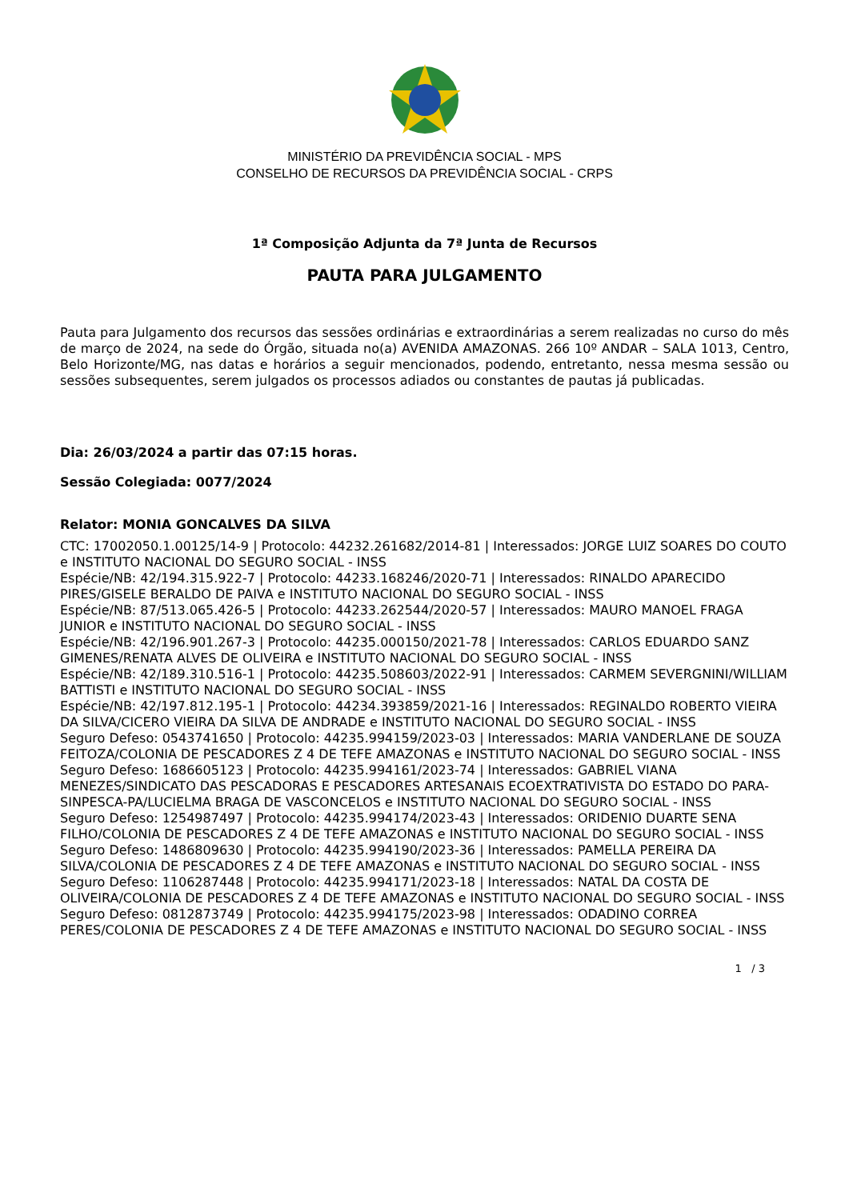MINISTÉRIO DA PREVIDÊNCIA SOCIAL - MPS
CONSELHO DE RECURSOS DA PREVIDÊNCIA SOCIAL - CRPS
1ª Composição Adjunta da 7ª Junta de Recursos
PAUTA PARA JULGAMENTO
Pauta para Julgamento dos recursos das sessões ordinárias e extraordinárias a serem realizadas no curso do mês de março de 2024, na sede do Órgão, situada no(a) AVENIDA AMAZONAS. 266 10º ANDAR – SALA 1013, Centro, Belo Horizonte/MG, nas datas e horários a seguir mencionados, podendo, entretanto, nessa mesma sessão ou sessões subsequentes, serem julgados os processos adiados ou constantes de pautas já publicadas.
Dia: 26/03/2024 a partir das 07:15 horas.
Sessão Colegiada: 0077/2024
Relator: MONIA GONCALVES DA SILVA
CTC: 17002050.1.00125/14-9 | Protocolo: 44232.261682/2014-81 | Interessados: JORGE LUIZ SOARES DO COUTO e INSTITUTO NACIONAL DO SEGURO SOCIAL - INSS
Espécie/NB: 42/194.315.922-7 | Protocolo: 44233.168246/2020-71 | Interessados: RINALDO APARECIDO PIRES/GISELE BERALDO DE PAIVA e INSTITUTO NACIONAL DO SEGURO SOCIAL - INSS
Espécie/NB: 87/513.065.426-5 | Protocolo: 44233.262544/2020-57 | Interessados: MAURO MANOEL FRAGA JUNIOR e INSTITUTO NACIONAL DO SEGURO SOCIAL - INSS
Espécie/NB: 42/196.901.267-3 | Protocolo: 44235.000150/2021-78 | Interessados: CARLOS EDUARDO SANZ GIMENES/RENATA ALVES DE OLIVEIRA e INSTITUTO NACIONAL DO SEGURO SOCIAL - INSS
Espécie/NB: 42/189.310.516-1 | Protocolo: 44235.508603/2022-91 | Interessados: CARMEM SEVERGNINI/WILLIAM BATTISTI e INSTITUTO NACIONAL DO SEGURO SOCIAL - INSS
Espécie/NB: 42/197.812.195-1 | Protocolo: 44234.393859/2021-16 | Interessados: REGINALDO ROBERTO VIEIRA DA SILVA/CICERO VIEIRA DA SILVA DE ANDRADE e INSTITUTO NACIONAL DO SEGURO SOCIAL - INSS
Seguro Defeso: 0543741650 | Protocolo: 44235.994159/2023-03 | Interessados: MARIA VANDERLANE DE SOUZA FEITOZA/COLONIA DE PESCADORES Z 4 DE TEFE AMAZONAS e INSTITUTO NACIONAL DO SEGURO SOCIAL - INSS
Seguro Defeso: 1686605123 | Protocolo: 44235.994161/2023-74 | Interessados: GABRIEL VIANA MENEZES/SINDICATO DAS PESCADORAS E PESCADORES ARTESANAIS ECOEXTRATIVISTA DO ESTADO DO PARA-SINPESCA-PA/LUCIELMA BRAGA DE VASCONCELOS e INSTITUTO NACIONAL DO SEGURO SOCIAL - INSS
Seguro Defeso: 1254987497 | Protocolo: 44235.994174/2023-43 | Interessados: ORIDENIO DUARTE SENA FILHO/COLONIA DE PESCADORES Z 4 DE TEFE AMAZONAS e INSTITUTO NACIONAL DO SEGURO SOCIAL - INSS
Seguro Defeso: 1486809630 | Protocolo: 44235.994190/2023-36 | Interessados: PAMELLA PEREIRA DA SILVA/COLONIA DE PESCADORES Z 4 DE TEFE AMAZONAS e INSTITUTO NACIONAL DO SEGURO SOCIAL - INSS
Seguro Defeso: 1106287448 | Protocolo: 44235.994171/2023-18 | Interessados: NATAL DA COSTA DE OLIVEIRA/COLONIA DE PESCADORES Z 4 DE TEFE AMAZONAS e INSTITUTO NACIONAL DO SEGURO SOCIAL - INSS
Seguro Defeso: 0812873749 | Protocolo: 44235.994175/2023-98 | Interessados: ODADINO CORREA PERES/COLONIA DE PESCADORES Z 4 DE TEFE AMAZONAS e INSTITUTO NACIONAL DO SEGURO SOCIAL - INSS
1 / 3